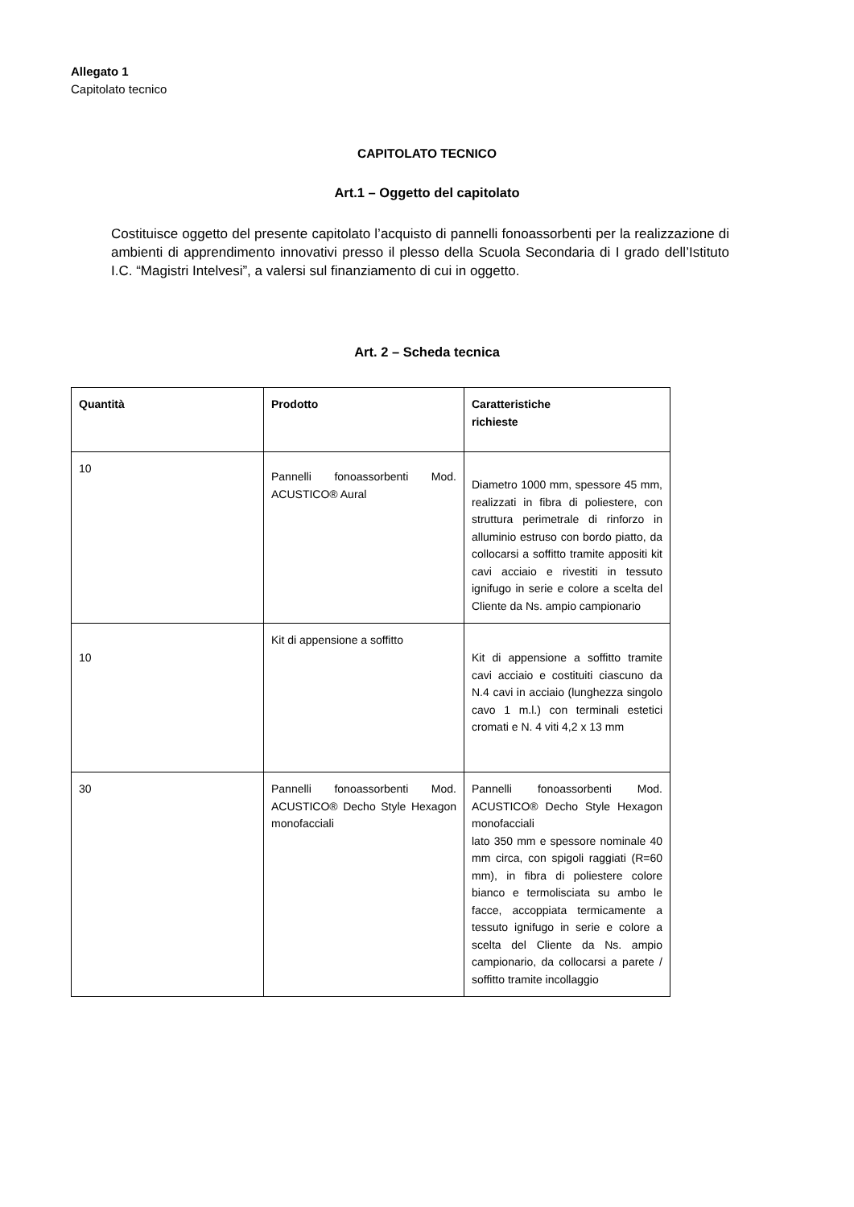Allegato 1
Capitolato tecnico
CAPITOLATO TECNICO
Art.1 – Oggetto del capitolato
Costituisce oggetto del presente capitolato l’acquisto di pannelli fonoassorbenti per la realizzazione di ambienti di apprendimento innovativi presso il plesso della Scuola Secondaria di I grado dell’Istituto I.C. “Magistri Intelvesi”, a valersi sul finanziamento di cui in oggetto.
Art. 2 – Scheda tecnica
| Quantità | Prodotto | Caratteristiche richieste |
| --- | --- | --- |
| 10 | Pannelli fonoassorbenti Mod. ACUSTICO® Aural | Diametro 1000 mm, spessore 45 mm, realizzati in fibra di poliestere, con struttura perimetrale di rinforzo in alluminio estruso con bordo piatto, da collocarsi a soffitto tramite appositi kit cavi acciaio e rivestiti in tessuto ignifugo in serie e colore a scelta del Cliente da Ns. ampio campionario |
| 10 | Kit di appensione a soffitto | Kit di appensione a soffitto tramite cavi acciaio e costituiti ciascuno da N.4 cavi in acciaio (lunghezza singolo cavo 1 m.l.) con terminali estetici cromati e N. 4 viti 4,2 x 13 mm |
| 30 | Pannelli fonoassorbenti Mod. ACUSTICO® Decho Style Hexagon monofacciali | Pannelli fonoassorbenti Mod. ACUSTICO® Decho Style Hexagon monofacciali lato 350 mm e spessore nominale 40 mm circa, con spigoli raggiati (R=60 mm), in fibra di poliestere colore bianco e termolisciata su ambo le facce, accoppiata termicamente a tessuto ignifugo in serie e colore a scelta del Cliente da Ns. ampio campionario, da collocarsi a parete / soffitto tramite incollaggio |